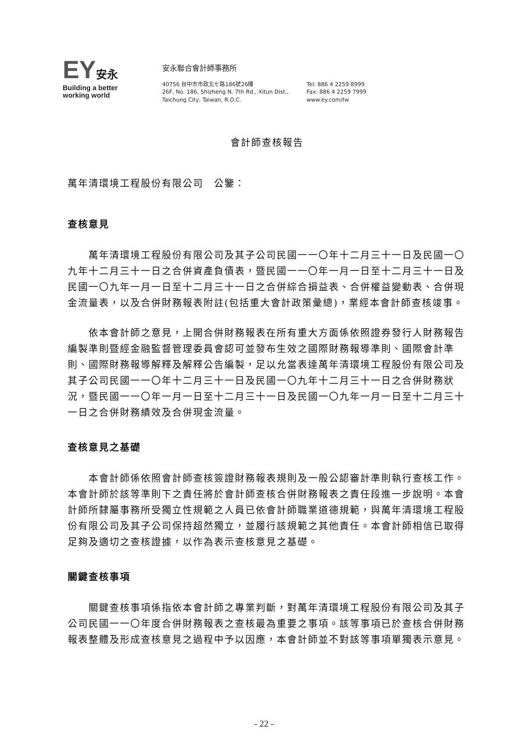EY安永
Building a better
working world
安永聯合會計師事務所
40756 台中市市政北七路186號26樓
26F, No. 186, Shizheng N. 7th Rd., Xitun Dist.,
Taichung City, Taiwan, R.O.C.
Tel: 886 4 2259 8999
Fax: 886 4 2259 7999
www.ey.com/tw
會計師查核報告
萬年清環境工程股份有限公司　公鑒：
查核意見
萬年清環境工程股份有限公司及其子公司民國一一〇年十二月三十一日及民國一〇九年十二月三十一日之合併資產負債表，暨民國一一〇年一月一日至十二月三十一日及民國一〇九年一月一日至十二月三十一日之合併綜合損益表、合併權益變動表、合併現金流量表，以及合併財務報表附註(包括重大會計政策彙總)，業經本會計師查核竣事。
依本會計師之意見，上開合併財務報表在所有重大方面係依照證券發行人財務報告編製準則暨經金融監督管理委員會認可並發布生效之國際財務報導準則、國際會計準則、國際財務報導解釋及解釋公告編製，足以允當表達萬年清環境工程股份有限公司及其子公司民國一一〇年十二月三十一日及民國一〇九年十二月三十一日之合併財務狀況，暨民國一一〇年一月一日至十二月三十一日及民國一〇九年一月一日至十二月三十一日之合併財務績效及合併現金流量。
查核意見之基礎
本會計師係依照會計師查核簽證財務報表規則及一般公認審計準則執行查核工作。本會計師於該等準則下之責任將於會計師查核合併財務報表之責任段進一步說明。本會計師所隸屬事務所受獨立性規範之人員已依會計師職業道德規範，與萬年清環境工程股份有限公司及其子公司保持超然獨立，並履行該規範之其他責任。本會計師相信已取得足夠及適切之查核證據，以作為表示查核意見之基礎。
關鍵查核事項
關鍵查核事項係指依本會計師之專業判斷，對萬年清環境工程股份有限公司及其子公司民國一一〇年度合併財務報表之查核最為重要之事項。該等事項已於查核合併財務報表整體及形成查核意見之過程中予以因應，本會計師並不對該等事項單獨表示意見。
- 22 -